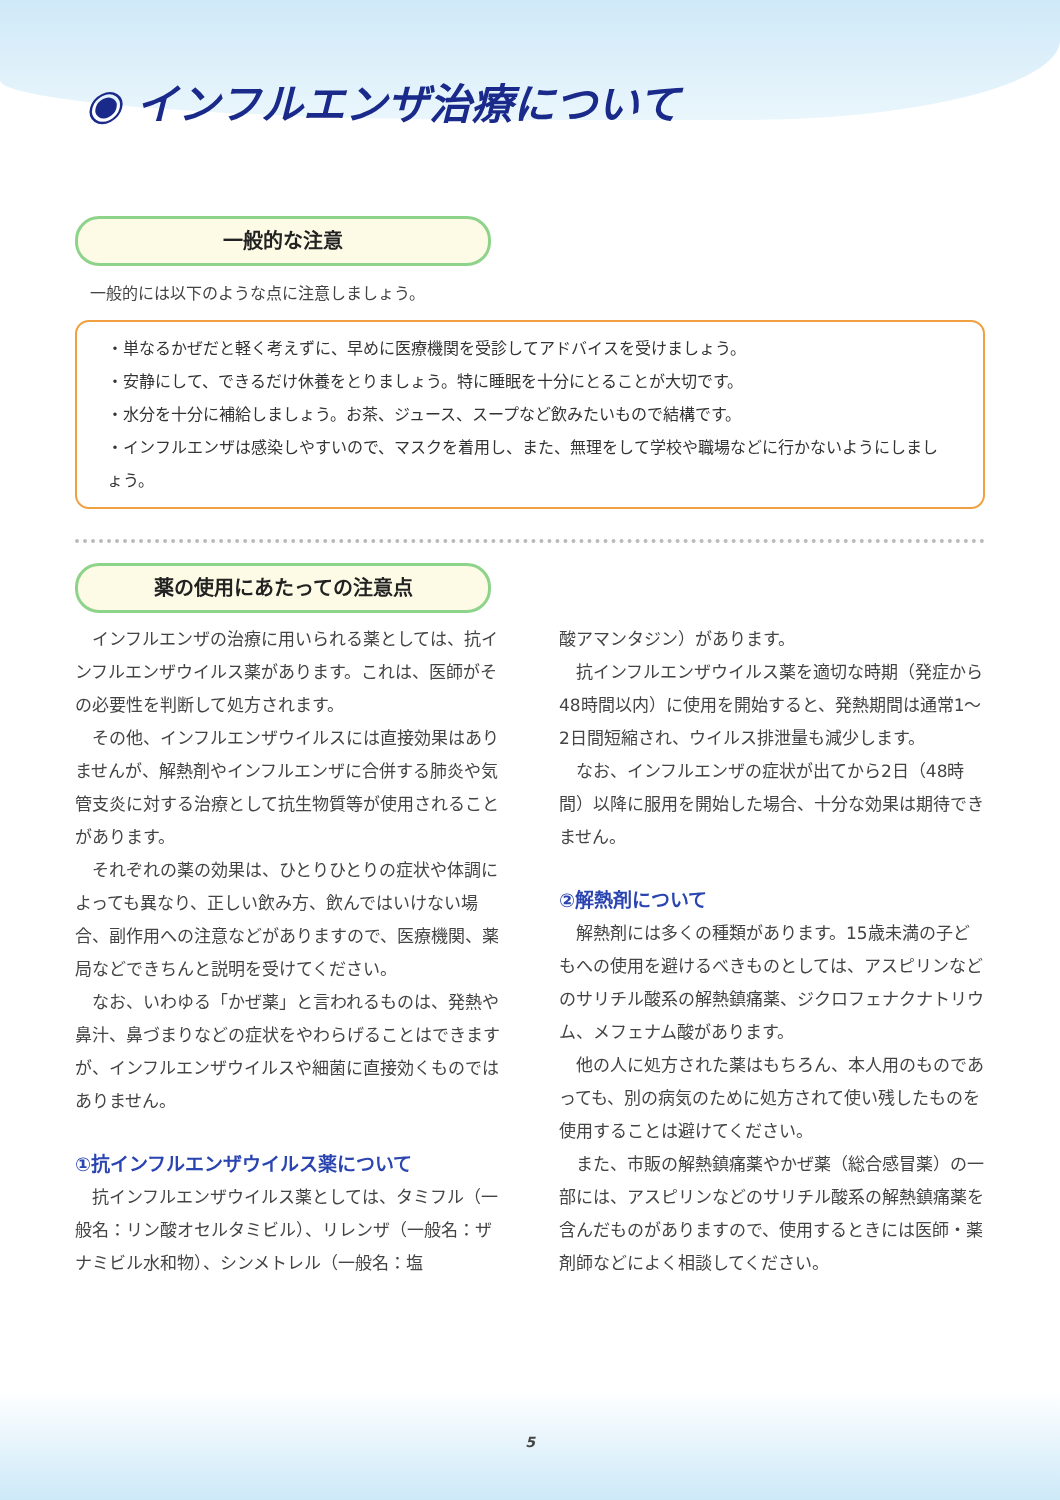◉ インフルエンザ治療について
一般的な注意
一般的には以下のような点に注意しましょう。
・単なるかぜだと軽く考えずに、早めに医療機関を受診してアドバイスを受けましょう。
・安静にして、できるだけ休養をとりましょう。特に睡眠を十分にとることが大切です。
・水分を十分に補給しましょう。お茶、ジュース、スープなど飲みたいもので結構です。
・インフルエンザは感染しやすいので、マスクを着用し、また、無理をして学校や職場などに行かないようにしましょう。
薬の使用にあたっての注意点
インフルエンザの治療に用いられる薬としては、抗インフルエンザウイルス薬があります。これは、医師がその必要性を判断して処方されます。
その他、インフルエンザウイルスには直接効果はありませんが、解熱剤やインフルエンザに合併する肺炎や気管支炎に対する治療として抗生物質等が使用されることがあります。
それぞれの薬の効果は、ひとりひとりの症状や体調によっても異なり、正しい飲み方、飲んではいけない場合、副作用への注意などがありますので、医療機関、薬局などできちんと説明を受けてください。
なお、いわゆる「かぜ薬」と言われるものは、発熱や鼻汁、鼻づまりなどの症状をやわらげることはできますが、インフルエンザウイルスや細菌に直接効くものではありません。
①抗インフルエンザウイルス薬について
抗インフルエンザウイルス薬としては、タミフル（一般名：リン酸オセルタミビル）、リレンザ（一般名：ザナミビル水和物）、シンメトレル（一般名：塩
酸アマンタジン）があります。
抗インフルエンザウイルス薬を適切な時期（発症から48時間以内）に使用を開始すると、発熱期間は通常1～2日間短縮され、ウイルス排泄量も減少します。
なお、インフルエンザの症状が出てから2日（48時間）以降に服用を開始した場合、十分な効果は期待できません。
②解熱剤について
解熱剤には多くの種類があります。15歳未満の子どもへの使用を避けるべきものとしては、アスピリンなどのサリチル酸系の解熱鎮痛薬、ジクロフェナクナトリウム、メフェナム酸があります。
他の人に処方された薬はもちろん、本人用のものであっても、別の病気のために処方されて使い残したものを使用することは避けてください。
また、市販の解熱鎮痛薬やかぜ薬（総合感冒薬）の一部には、アスピリンなどのサリチル酸系の解熱鎮痛薬を含んだものがありますので、使用するときには医師・薬剤師などによく相談してください。
5